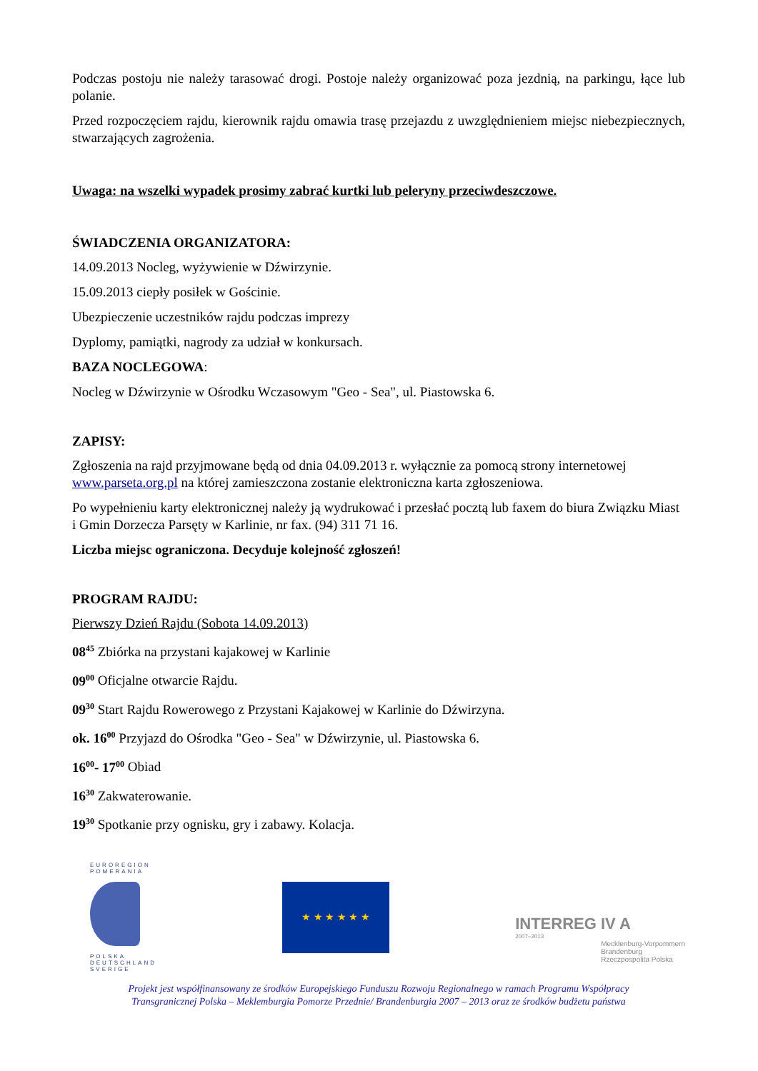Podczas postoju nie należy tarasować drogi. Postoje należy organizować poza jezdnią, na parkingu, łące lub polanie.
Przed rozpoczęciem rajdu, kierownik rajdu omawia trasę przejazdu z uwzględnieniem miejsc niebezpiecznych, stwarzających zagrożenia.
Uwaga: na wszelki wypadek prosimy zabrać kurtki lub peleryny przeciwdeszczowe.
ŚWIADCZENIA ORGANIZATORA:
14.09.2013 Nocleg, wyżywienie w Dźwirzynie.
15.09.2013 ciepły posiłek w Gościnie.
Ubezpieczenie uczestników rajdu podczas imprezy
Dyplomy, pamiątki, nagrody za udział w konkursach.
BAZA NOCLEGOWA:
Nocleg w Dźwirzynie w Ośrodku Wczasowym "Geo - Sea", ul. Piastowska 6.
ZAPISY:
Zgłoszenia na rajd przyjmowane będą od dnia 04.09.2013 r. wyłącznie za pomocą strony internetowej www.parseta.org.pl na której zamieszczona zostanie elektroniczna karta zgłoszeniowa.
Po wypełnieniu karty elektronicznej należy ją wydrukować i przesłać pocztą lub faxem do biura Związku Miast i Gmin Dorzecza Parsęty w Karlinie, nr fax. (94) 311 71 16.
Liczba miejsc ograniczona. Decyduje kolejność zgłoszeń!
PROGRAM RAJDU:
Pierwszy Dzień Rajdu (Sobota 14.09.2013)
08<sup>45</sup> Zbiórka na przystani kajakowej w Karlinie
09<sup>00</sup> Oficjalne otwarcie Rajdu.
09<sup>30</sup> Start Rajdu Rowerowego z Przystani Kajakowej w Karlinie do Dźwirzyna.
ok. 16<sup>00</sup> Przyjazd do Ośrodka "Geo - Sea" w Dźwirzynie, ul. Piastowska 6.
16<sup>00</sup>- 17<sup>00</sup> Obiad
16<sup>30</sup> Zakwaterowanie.
19<sup>30</sup> Spotkanie przy ognisku, gry i zabawy. Kolacja.
EUROREGION
POMERANIA
POLSKA
DEUTSCHLAND
SVERIGE
★ ★ ★ ★ ★ ★
INTERREG IV A
2007–2013
Mecklenburg-Vorpommern
Brandenburg
Rzeczpospolita Polska
Projekt jest współfinansowany ze środków Europejskiego Funduszu Rozwoju Regionalnego w ramach Programu Współpracy
Transgranicznej Polska – Meklemburgia Pomorze Przednie/ Brandenburgia 2007 – 2013 oraz ze środków budżetu państwa